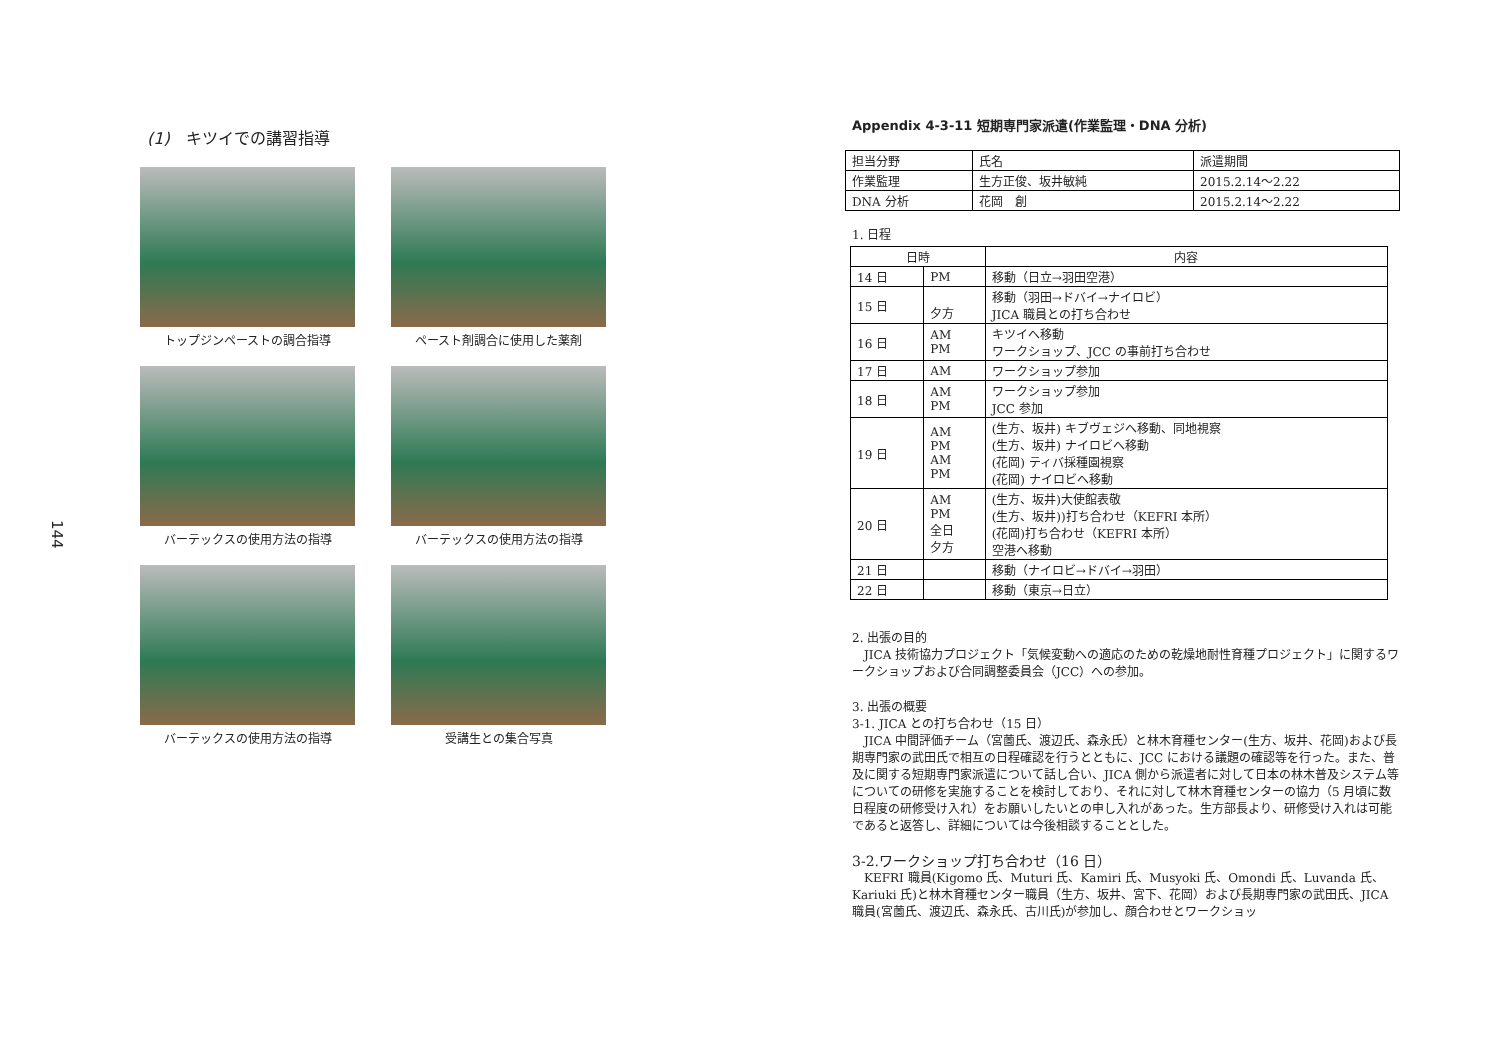144
(1)　キツイでの講習指導
トップジンペーストの調合指導
ペースト剤調合に使用した薬剤
バーテックスの使用方法の指導
バーテックスの使用方法の指導
バーテックスの使用方法の指導
受講生との集合写真
Appendix 4-3-11 短期専門家派遣(作業監理・DNA 分析)
| 担当分野 | 氏名 | 派遣期間 |
| 作業監理 | 生方正俊、坂井敏純 | 2015.2.14～2.22 |
| DNA 分析 | 花岡 創 | 2015.2.14～2.22 |
1. 日程
| 日時 | | 内容 |
| --- | --- | --- |
| 14 日 | PM | 移動（日立→羽田空港） |
| 15 日 | 夕方 | 移動（羽田→ドバイ→ナイロビ） JICA 職員との打ち合わせ |
| 16 日 | AM PM | キツイへ移動 ワークショップ、JCC の事前打ち合わせ |
| 17 日 | AM | ワークショップ参加 |
| 18 日 | AM PM | ワークショップ参加 JCC 参加 |
| 19 日 | AM PM AM PM | (生方、坂井) キブヴェジへ移動、同地視察 (生方、坂井) ナイロビへ移動 (花岡) ティバ採種園視察 (花岡) ナイロビへ移動 |
| 20 日 | AM PM 全日 夕方 | (生方、坂井)大使館表敬 (生方、坂井))打ち合わせ（KEFRI 本所） (花岡)打ち合わせ（KEFRI 本所） 空港へ移動 |
| 21 日 | | 移動（ナイロビ→ドバイ→羽田） |
| 22 日 | | 移動（東京→日立） |
2. 出張の目的
　JICA 技術協力プロジェクト「気候変動への適応のための乾燥地耐性育種プロジェクト」に関するワークショップおよび合同調整委員会（JCC）への参加。
3. 出張の概要
3-1. JICA との打ち合わせ（15 日）
　JICA 中間評価チーム（宮薗氏、渡辺氏、森永氏）と林木育種センター(生方、坂井、花岡)および長期専門家の武田氏で相互の日程確認を行うとともに、JCC における議題の確認等を行った。また、普及に関する短期専門家派遣について話し合い、JICA 側から派遣者に対して日本の林木普及システム等についての研修を実施することを検討しており、それに対して林木育種センターの協力（5 月頃に数日程度の研修受け入れ）をお願いしたいとの申し入れがあった。生方部長より、研修受け入れは可能であると返答し、詳細については今後相談することとした。
3-2.ワークショップ打ち合わせ（16 日）
　KEFRI 職員(Kigomo 氏、Muturi 氏、Kamiri 氏、Musyoki 氏、Omondi 氏、Luvanda 氏、Kariuki 氏)と林木育種センター職員（生方、坂井、宮下、花岡）および長期専門家の武田氏、JICA 職員(宮薗氏、渡辺氏、森永氏、古川氏)が参加し、顔合わせとワークショッ